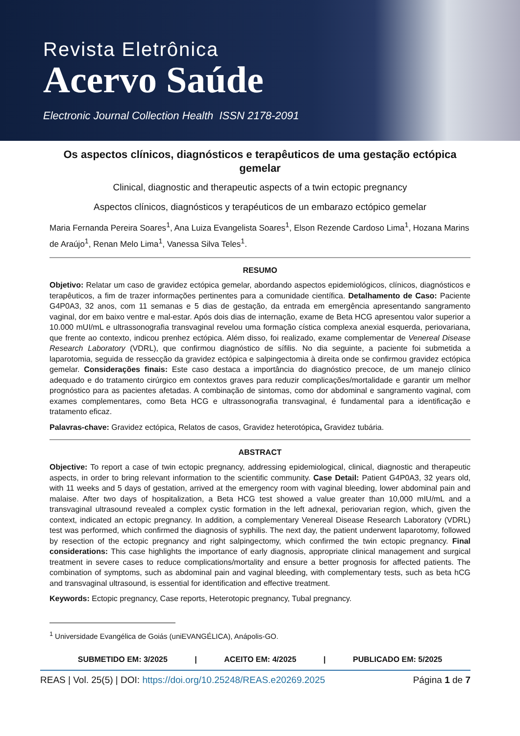Revista Eletrônica
Acervo Saúde
Electronic Journal Collection Health ISSN 2178-2091
Os aspectos clínicos, diagnósticos e terapêuticos de uma gestação ectópica gemelar
Clinical, diagnostic and therapeutic aspects of a twin ectopic pregnancy
Aspectos clínicos, diagnósticos y terapéuticos de un embarazo ectópico gemelar
Maria Fernanda Pereira Soares<sup>1</sup>, Ana Luiza Evangelista Soares<sup>1</sup>, Elson Rezende Cardoso Lima<sup>1</sup>, Hozana Marins de Araújo<sup>1</sup>, Renan Melo Lima<sup>1</sup>, Vanessa Silva Teles<sup>1</sup>.
RESUMO
Objetivo: Relatar um caso de gravidez ectópica gemelar, abordando aspectos epidemiológicos, clínicos, diagnósticos e terapêuticos, a fim de trazer informações pertinentes para a comunidade científica. Detalhamento de Caso: Paciente G4P0A3, 32 anos, com 11 semanas e 5 dias de gestação, da entrada em emergência apresentando sangramento vaginal, dor em baixo ventre e mal-estar. Após dois dias de internação, exame de Beta HCG apresentou valor superior a 10.000 mUI/mL e ultrassonografia transvaginal revelou uma formação cística complexa anexial esquerda, periovariana, que frente ao contexto, indicou prenhez ectópica. Além disso, foi realizado, exame complementar de Venereal Disease Research Laboratory (VDRL), que confirmou diagnóstico de sífilis. No dia seguinte, a paciente foi submetida a laparotomia, seguida de ressecção da gravidez ectópica e salpingectomia à direita onde se confirmou gravidez ectópica gemelar. Considerações finais: Este caso destaca a importância do diagnóstico precoce, de um manejo clínico adequado e do tratamento cirúrgico em contextos graves para reduzir complicações/mortalidade e garantir um melhor prognóstico para as pacientes afetadas. A combinação de sintomas, como dor abdominal e sangramento vaginal, com exames complementares, como Beta HCG e ultrassonografia transvaginal, é fundamental para a identificação e tratamento eficaz.
Palavras-chave: Gravidez ectópica, Relatos de casos, Gravidez heterotópica, Gravidez tubária.
ABSTRACT
Objective: To report a case of twin ectopic pregnancy, addressing epidemiological, clinical, diagnostic and therapeutic aspects, in order to bring relevant information to the scientific community. Case Detail: Patient G4P0A3, 32 years old, with 11 weeks and 5 days of gestation, arrived at the emergency room with vaginal bleeding, lower abdominal pain and malaise. After two days of hospitalization, a Beta HCG test showed a value greater than 10,000 mIU/mL and a transvaginal ultrasound revealed a complex cystic formation in the left adnexal, periovarian region, which, given the context, indicated an ectopic pregnancy. In addition, a complementary Venereal Disease Research Laboratory (VDRL) test was performed, which confirmed the diagnosis of syphilis. The next day, the patient underwent laparotomy, followed by resection of the ectopic pregnancy and right salpingectomy, which confirmed the twin ectopic pregnancy. Final considerations: This case highlights the importance of early diagnosis, appropriate clinical management and surgical treatment in severe cases to reduce complications/mortality and ensure a better prognosis for affected patients. The combination of symptoms, such as abdominal pain and vaginal bleeding, with complementary tests, such as beta hCG and transvaginal ultrasound, is essential for identification and effective treatment.
Keywords: Ectopic pregnancy, Case reports, Heterotopic pregnancy, Tubal pregnancy.
<sup>1</sup> Universidade Evangélica de Goiás (uniEVANGÉLICA), Anápolis-GO.
SUBMETIDO EM: 3/2025 | ACEITO EM: 4/2025 | PUBLICADO EM: 5/2025
REAS | Vol. 25(5) | DOI: https://doi.org/10.25248/REAS.e20269.2025 Página 1 de 7